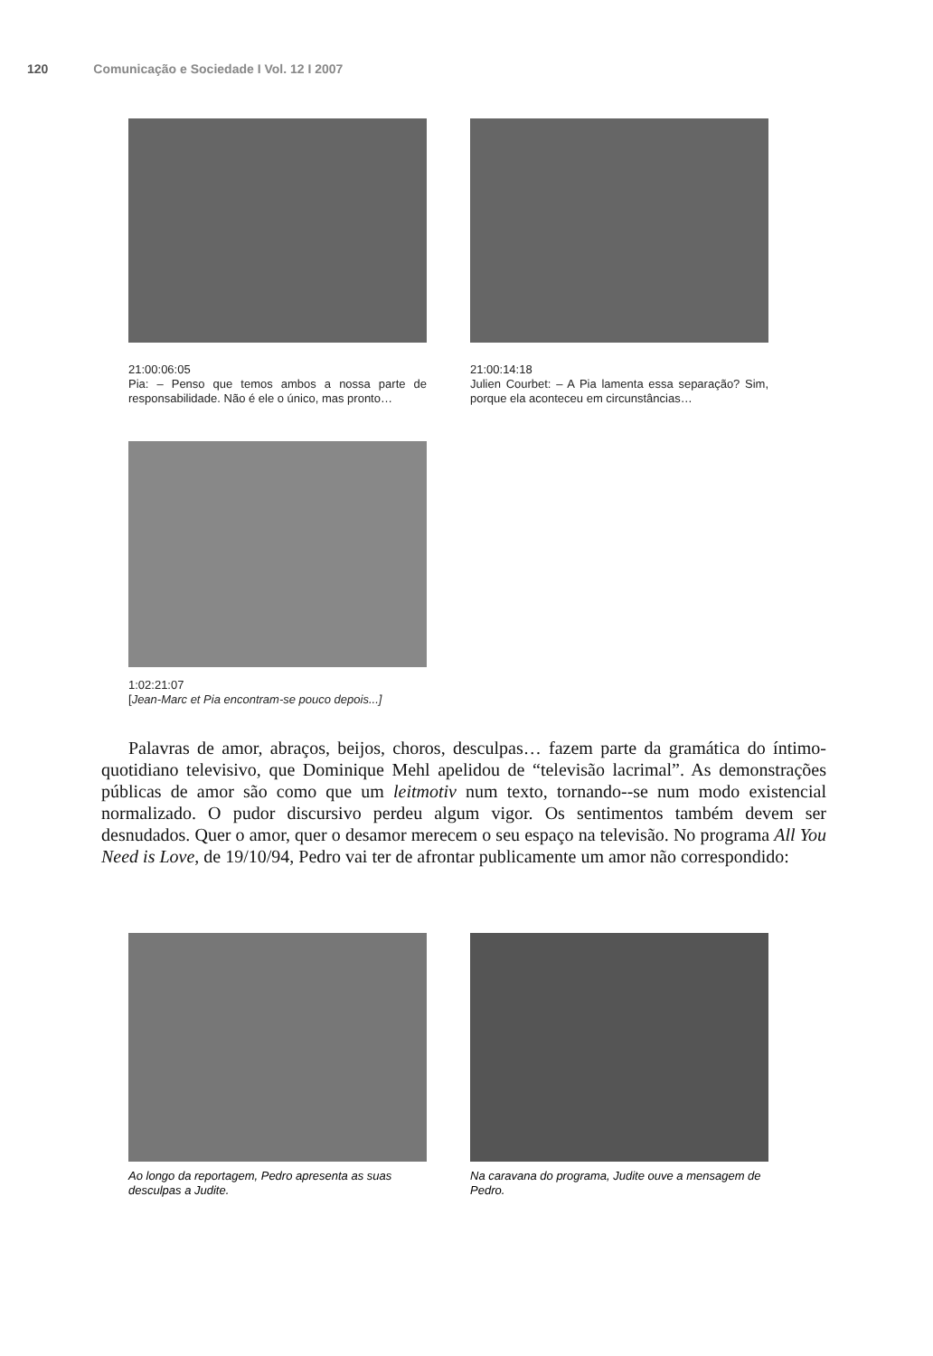120 Comunicação e Sociedade I Vol. 12 I 2007
21:00:06:05
Pia: – Penso que temos ambos a nossa parte de responsabilidade. Não é ele o único, mas pronto…
21:00:14:18
Julien Courbet: – A Pia lamenta essa separação? Sim, porque ela aconteceu em circunstâncias…
1:02:21:07
[Jean-Marc et Pia encontram-se pouco depois...]
Palavras de amor, abraços, beijos, choros, desculpas… fazem parte da gramática do íntimo-quotidiano televisivo, que Dominique Mehl apelidou de “televisão lacrimal”. As demonstrações públicas de amor são como que um leitmotiv num texto, tornando--se num modo existencial normalizado. O pudor discursivo perdeu algum vigor. Os sentimentos também devem ser desnudados. Quer o amor, quer o desamor merecem o seu espaço na televisão. No programa All You Need is Love, de 19/10/94, Pedro vai ter de afrontar publicamente um amor não correspondido:
Ao longo da reportagem, Pedro apresenta as suas desculpas a Judite.
Na caravana do programa, Judite ouve a mensagem de Pedro.